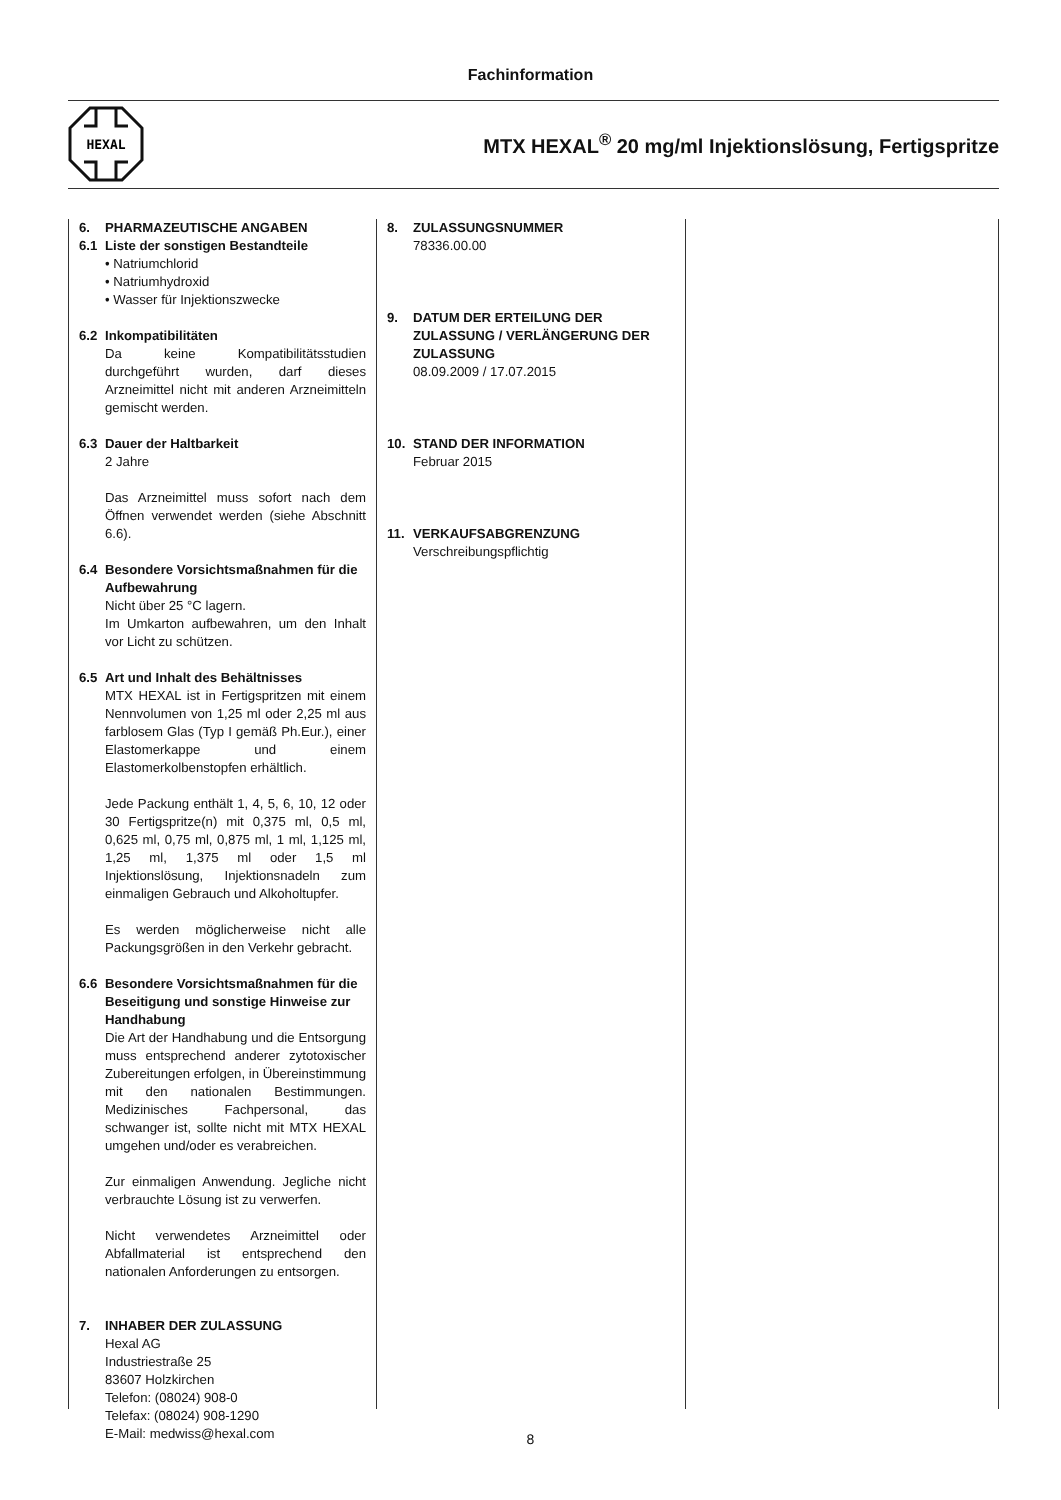Fachinformation
HEXAL
MTX HEXAL<sup>®</sup> 20 mg/ml Injektionslösung, Fertigspritze
6. PHARMAZEUTISCHE ANGABEN
6.1 Liste der sonstigen Bestandteile
• Natriumchlorid
• Natriumhydroxid
• Wasser für Injektionszwecke
6.2 Inkompatibilitäten
Da keine Kompatibilitätsstudien durchgeführt wurden, darf dieses Arzneimittel nicht mit anderen Arzneimitteln gemischt werden.
6.3 Dauer der Haltbarkeit
2 Jahre
Das Arzneimittel muss sofort nach dem Öffnen verwendet werden (siehe Abschnitt 6.6).
6.4 Besondere Vorsichtsmaßnahmen für die Aufbewahrung
Nicht über 25 °C lagern.
Im Umkarton aufbewahren, um den Inhalt vor Licht zu schützen.
6.5 Art und Inhalt des Behältnisses
MTX HEXAL ist in Fertigspritzen mit einem Nennvolumen von 1,25 ml oder 2,25 ml aus farblosem Glas (Typ I gemäß Ph.Eur.), einer Elastomerkappe und einem Elastomerkolbenstopfen erhältlich.
Jede Packung enthält 1, 4, 5, 6, 10, 12 oder 30 Fertigspritze(n) mit 0,375 ml, 0,5 ml, 0,625 ml, 0,75 ml, 0,875 ml, 1 ml, 1,125 ml, 1,25 ml, 1,375 ml oder 1,5 ml Injektionslösung, Injektionsnadeln zum einmaligen Gebrauch und Alkoholtupfer.
Es werden möglicherweise nicht alle Packungsgrößen in den Verkehr gebracht.
6.6 Besondere Vorsichtsmaßnahmen für die Beseitigung und sonstige Hinweise zur Handhabung
Die Art der Handhabung und die Entsorgung muss entsprechend anderer zytotoxischer Zubereitungen erfolgen, in Übereinstimmung mit den nationalen Bestimmungen. Medizinisches Fachpersonal, das schwanger ist, sollte nicht mit MTX HEXAL umgehen und/oder es verabreichen.
Zur einmaligen Anwendung. Jegliche nicht verbrauchte Lösung ist zu verwerfen.
Nicht verwendetes Arzneimittel oder Abfallmaterial ist entsprechend den nationalen Anforderungen zu entsorgen.
7. INHABER DER ZULASSUNG
Hexal AG
Industriestraße 25
83607 Holzkirchen
Telefon: (08024) 908-0
Telefax: (08024) 908-1290
E-Mail: medwiss@hexal.com
8. ZULASSUNGSNUMMER
78336.00.00
9. DATUM DER ERTEILUNG DER ZULASSUNG / VERLÄNGERUNG DER ZULASSUNG
08.09.2009 / 17.07.2015
10. STAND DER INFORMATION
Februar 2015
11. VERKAUFSABGRENZUNG
Verschreibungspflichtig
8